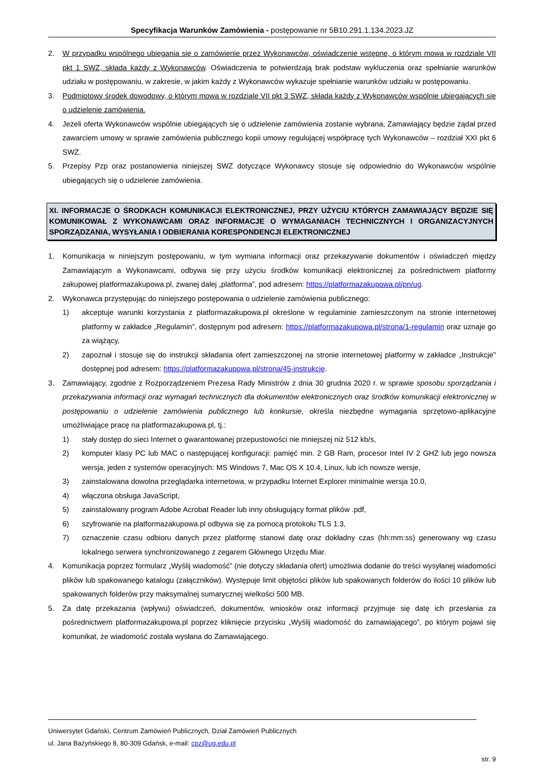Specyfikacja Warunków Zamówienia - postępowanie nr 5B10.291.1.134.2023.JZ
2. W przypadku wspólnego ubiegania się o zamówienie przez Wykonawców, oświadczenie wstępne, o którym mowa w rozdziale VII pkt 1 SWZ, składa każdy z Wykonawców. Oświadczenia te potwierdzają brak podstaw wykluczenia oraz spełnianie warunków udziału w postępowaniu, w zakresie, w jakim każdy z Wykonawców wykazuje spełnianie warunków udziału w postępowaniu.
3. Podmiotowy środek dowodowy, o którym mowa w rozdziale VII pkt 3 SWZ, składa każdy z Wykonawców wspólnie ubiegających się o udzielenie zamówienia.
4. Jeżeli oferta Wykonawców wspólnie ubiegających się o udzielenie zamówienia zostanie wybrana, Zamawiający będzie żądał przed zawarciem umowy w sprawie zamówienia publicznego kopii umowy regulującej współpracę tych Wykonawców – rozdział XXI pkt 6 SWZ.
5. Przepisy Pzp oraz postanowienia niniejszej SWZ dotyczące Wykonawcy stosuje się odpowiednio do Wykonawców wspólnie ubiegających się o udzielenie zamówienia.
XI. INFORMACJE O ŚRODKACH KOMUNIKACJI ELEKTRONICZNEJ, PRZY UŻYCIU KTÓRYCH ZAMAWIAJĄCY BĘDZIE SIĘ KOMUNIKOWAŁ Z WYKONAWCAMI ORAZ INFORMACJE O WYMAGANIACH TECHNICZNYCH I ORGANIZACYJNYCH SPORZĄDZANIA, WYSYŁANIA I ODBIERANIA KORESPONDENCJI ELEKTRONICZNEJ
1. Komunikacja w niniejszym postępowaniu, w tym wymiana informacji oraz przekazywanie dokumentów i oświadczeń między Zamawiającym a Wykonawcami, odbywa się przy użyciu środków komunikacji elektronicznej za pośrednictwem platformy zakupowej platformazakupowa.pl, zwanej dalej „platforma”, pod adresem: https://platformazakupowa.pl/pn/ug.
2. Wykonawca przystępując do niniejszego postępowania o udzielenie zamówienia publicznego:
1) akceptuje warunki korzystania z platformazakupowa.pl określone w regulaminie zamieszczonym na stronie internetowej platformy w zakładce „Regulamin”, dostępnym pod adresem: https://platformazakupowa.pl/strona/1-regulamin oraz uznaje go za wiążący,
2) zapoznał i stosuje się do instrukcji składania ofert zamieszczonej na stronie internetowej platformy w zakładce „Instrukcje" dostępnej pod adresem: https://platformazakupowa.pl/strona/45-instrukcje.
3. Zamawiający, zgodnie z Rozporządzeniem Prezesa Rady Ministrów z dnia 30 grudnia 2020 r. w sprawie sposobu sporządzania i przekazywania informacji oraz wymagań technicznych dla dokumentów elektronicznych oraz środków komunikacji elektronicznej w postępowaniu o udzielenie zamówienia publicznego lub konkursie, określa niezbędne wymagania sprzętowo-aplikacyjne umożliwiające pracę na platformazakupowa.pl, tj.:
1) stały dostęp do sieci Internet o gwarantowanej przepustowości nie mniejszej niż 512 kb/s,
2) komputer klasy PC lub MAC o następującej konfiguracji: pamięć min. 2 GB Ram, procesor Intel IV 2 GHZ lub jego nowsza wersja, jeden z systemów operacyjnych: MS Windows 7, Mac OS X 10.4, Linux, lub ich nowsze wersje,
3) zainstalowana dowolna przeglądarka internetowa, w przypadku Internet Explorer minimalnie wersja 10.0,
4) włączona obsługa JavaScript,
5) zainstalowany program Adobe Acrobat Reader lub inny obsługujący format plików .pdf,
6) szyfrowanie na platformazakupowa.pl odbywa się za pomocą protokołu TLS 1.3,
7) oznaczenie czasu odbioru danych przez platformę stanowi datę oraz dokładny czas (hh:mm:ss) generowany wg czasu lokalnego serwera synchronizowanego z zegarem Głównego Urzędu Miar.
4. Komunikacja poprzez formularz „Wyślij wiadomość” (nie dotyczy składania ofert) umożliwia dodanie do treści wysyłanej wiadomości plików lub spakowanego katalogu (załączników). Występuje limit objętości plików lub spakowanych folderów do ilości 10 plików lub spakowanych folderów przy maksymalnej sumarycznej wielkości 500 MB.
5. Za datę przekazania (wpływu) oświadczeń, dokumentów, wniosków oraz informacji przyjmuje się datę ich przesłania za pośrednictwem platformazakupowa.pl poprzez kliknięcie przycisku „Wyślij wiadomość do zamawiającego”, po którym pojawi się komunikat, że wiadomość została wysłana do Zamawiającego.
Uniwersytet Gdański, Centrum Zamówień Publicznych, Dział Zamówień Publicznych
ul. Jana Bażyńskiego 8, 80-309 Gdańsk, e-mail: cpz@ug.edu.pl
str. 9